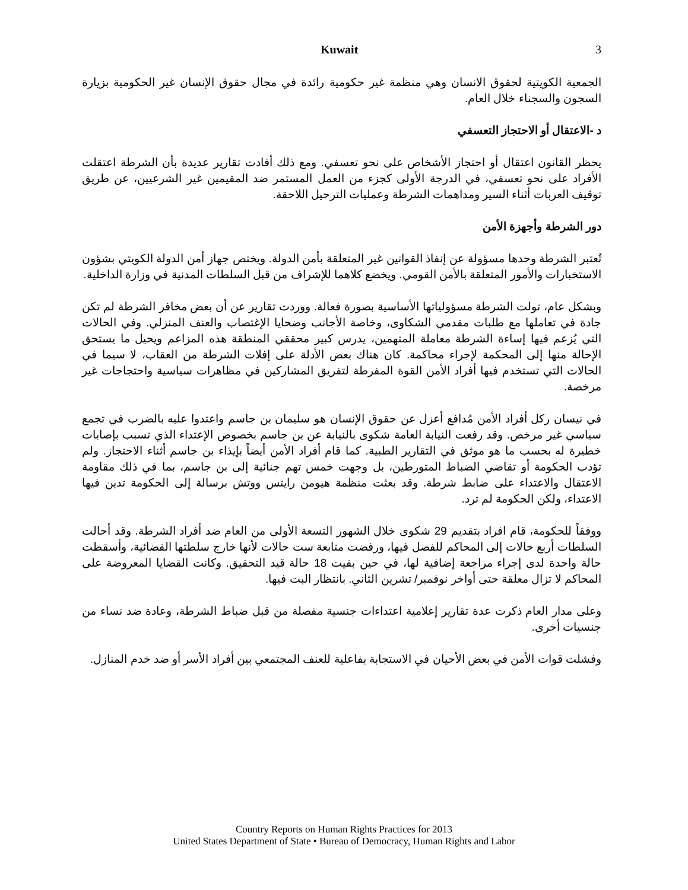Kuwait 3
الجمعية الكويتية لحقوق الانسان وهي منظمة غير حكومية رائدة في مجال حقوق الإنسان غير الحكومية بزيارة السجون والسجناء خلال العام.
د -الاعتقال أو الاحتجاز التعسفي
يحظر القانون اعتقال أو احتجاز الأشخاص على نحو تعسفي. ومع ذلك أفادت تقارير عديدة بأن الشرطة اعتقلت الأفراد على نحو تعسفي، في الدرجة الأولى كجزء من العمل المستمر ضد المقيمين غير الشرعيين، عن طريق توقيف العربات أثناء السير ومداهمات الشرطة وعمليات الترحيل اللاحقة.
دور الشرطة وأجهزة الأمن
تُعتبر الشرطة وحدها مسؤولة عن إنفاذ القوانين غير المتعلقة بأمن الدولة. ويختص جهاز أمن الدولة الكويتي بشؤون الاستخبارات والأمور المتعلقة بالأمن القومي. ويخضع كلاهما للإشراف من قبل السلطات المدنية في وزارة الداخلية.
وبشكل عام، تولت الشرطة مسؤولياتها الأساسية بصورة فعالة. ووردت تقارير عن أن بعض مخافر الشرطة لم تكن جادة في تعاملها مع طلبات مقدمي الشكاوى، وخاصة الأجانب وضحايا الإغتصاب والعنف المنزلي. وفي الحالات التي يُزعم فيها إساءة الشرطة معاملة المتهمين، يدرس كبير محققي المنطقة هذه المزاعم ويحيل ما يستحق الإحالة منها إلى المحكمة لإجراء محاكمة. كان هناك بعض الأدلة على إفلات الشرطة من العقاب، لا سيما في الحالات التي تستخدم فيها أفراد الأمن القوة المفرطة لتفريق المشاركين في مظاهرات سياسية واحتجاجات غير مرخصة.
في نيسان ركل أفراد الأمن مُدافع أعزل عن حقوق الإنسان هو سليمان بن جاسم واعتدوا عليه بالضرب في تجمع سياسي غير مرخص. وقد رفعت النيابة العامة شكوى بالنيابة عن بن جاسم بخصوص الإعتداء الذي تسبب بإصابات خطيرة له بحسب ما هو موثق في التقارير الطبية. كما قام أفراد الأمن أيضاً بإيذاء بن جاسم أثناء الاحتجاز. ولم تؤدب الحكومة أو تقاضي الضباط المتورطين، بل وجهت خمس تهم جنائية إلى بن جاسم، بما في ذلك مقاومة الاعتقال والاعتداء على ضابط شرطة. وقد بعثت منظمة هيومن رايتس ووتش برسالة إلى الحكومة تدين فيها الاعتداء، ولكن الحكومة لم ترد.
ووفقاً للحكومة، قام افراد بتقديم 29 شكوى خلال الشهور التسعة الأولى من العام ضد أفراد الشرطة. وقد أحالت السلطات أربع حالات إلى المحاكم للفصل فيها، ورفضت متابعة ست حالات لأنها خارج سلطتها القضائية، وأسقطت حالة واحدة لدى إجراء مراجعة إضافية لها، في حين بقيت 18 حالة قيد التحقيق. وكانت القضايا المعروضة على المحاكم لا تزال معلقة حتى أواخر نوفمبر/ تشرين الثاني. بانتظار البت فيها.
وعلى مدار العام ذكرت عدة تقارير إعلامية اعتداءات جنسية مفصلة من قبل ضباط الشرطة، وعادة ضد نساء من جنسيات أخرى.
وفشلت قوات الأمن في بعض الأحيان في الاستجابة بفاعلية للعنف المجتمعي بين أفراد الأسر أو ضد خدم المنازل.
Country Reports on Human Rights Practices for 2013
United States Department of State • Bureau of Democracy, Human Rights and Labor